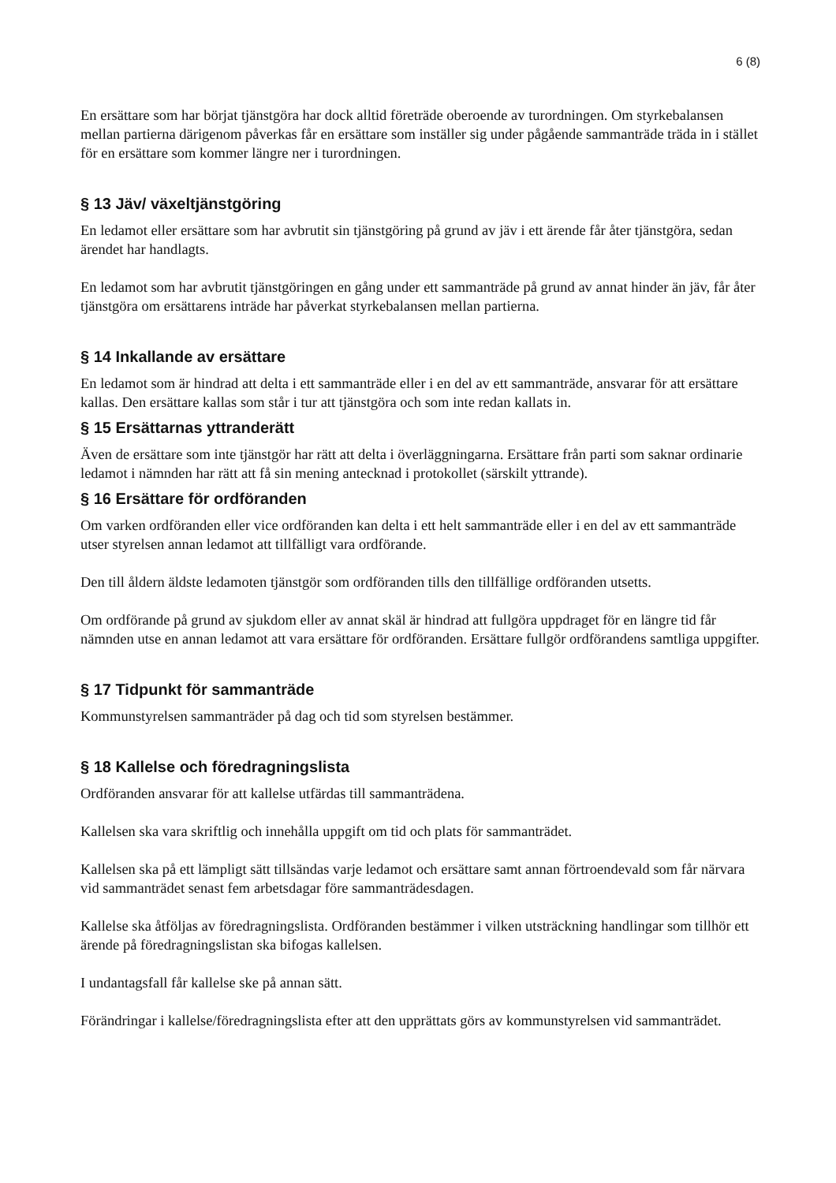6 (8)
En ersättare som har börjat tjänstgöra har dock alltid företräde oberoende av turordningen. Om styrkebalansen mellan partierna därigenom påverkas får en ersättare som inställer sig under pågående sammanträde träda in i stället för en ersättare som kommer längre ner i turordningen.
§ 13 Jäv/ växeltjänstgöring
En ledamot eller ersättare som har avbrutit sin tjänstgöring på grund av jäv i ett ärende får åter tjänstgöra, sedan ärendet har handlagts.
En ledamot som har avbrutit tjänstgöringen en gång under ett sammanträde på grund av annat hinder än jäv, får åter tjänstgöra om ersättarens inträde har påverkat styrkebalansen mellan partierna.
§ 14 Inkallande av ersättare
En ledamot som är hindrad att delta i ett sammanträde eller i en del av ett sammanträde, ansvarar för att ersättare kallas. Den ersättare kallas som står i tur att tjänstgöra och som inte redan kallats in.
§ 15 Ersättarnas yttranderätt
Även de ersättare som inte tjänstgör har rätt att delta i överläggningarna. Ersättare från parti som saknar ordinarie ledamot i nämnden har rätt att få sin mening antecknad i protokollet (särskilt yttrande).
§ 16 Ersättare för ordföranden
Om varken ordföranden eller vice ordföranden kan delta i ett helt sammanträde eller i en del av ett sammanträde utser styrelsen annan ledamot att tillfälligt vara ordförande.
Den till åldern äldste ledamoten tjänstgör som ordföranden tills den tillfällige ordföranden utsetts.
Om ordförande på grund av sjukdom eller av annat skäl är hindrad att fullgöra uppdraget för en längre tid får nämnden utse en annan ledamot att vara ersättare för ordföranden. Ersättare fullgör ordförandens samtliga uppgifter.
§ 17 Tidpunkt för sammanträde
Kommunstyrelsen sammanträder på dag och tid som styrelsen bestämmer.
§ 18 Kallelse och föredragningslista
Ordföranden ansvarar för att kallelse utfärdas till sammanträdena.
Kallelsen ska vara skriftlig och innehålla uppgift om tid och plats för sammanträdet.
Kallelsen ska på ett lämpligt sätt tillsändas varje ledamot och ersättare samt annan förtroendevald som får närvara vid sammanträdet senast fem arbetsdagar före sammanträdesdagen.
Kallelse ska åtföljas av föredragningslista. Ordföranden bestämmer i vilken utsträckning handlingar som tillhör ett ärende på föredragningslistan ska bifogas kallelsen.
I undantagsfall får kallelse ske på annan sätt.
Förändringar i kallelse/föredragningslista efter att den upprättats görs av kommunstyrelsen vid sammanträdet.